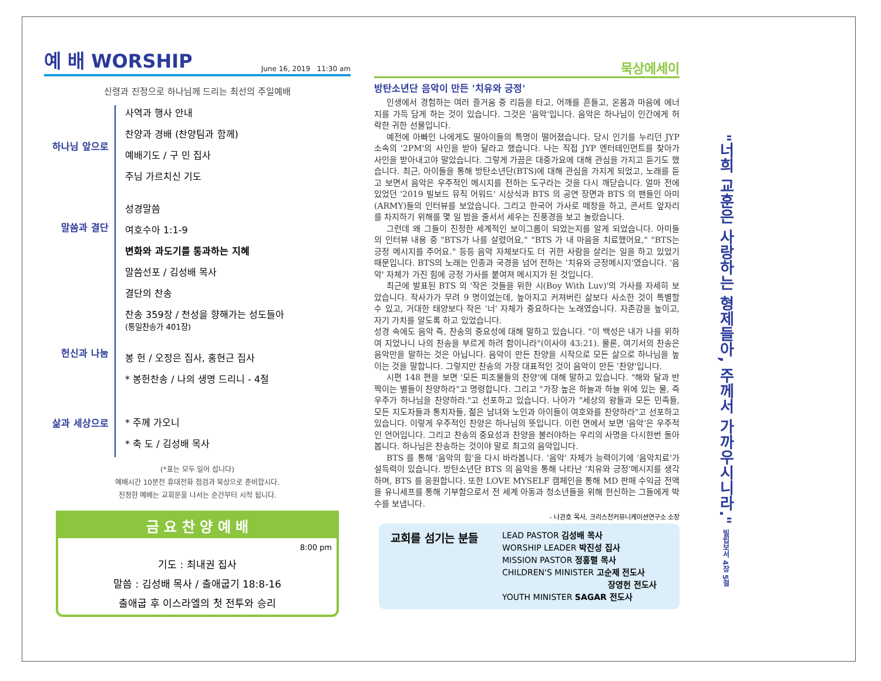예 배 WORSHIP June 16, 2019 11:30 am
신령과 진정으로 하나님께 드리는 최선의 주일예배
하나님 앞으로
말씀과 결단
헌신과 나눔
삶과 세상으로
사역과 행사 안내
찬양과 경배 (찬양팀과 함께)
예배기도 / 구 민 집사
주님 가르치신 기도
성경말씀
여호수아 1:1-9
변화와 과도기를 통과하는 지혜
말씀선포 / 김성배 목사
결단의 찬송
찬송 359장 / 천성을 향해가는 성도들아
(통일찬송가 401장)
봉 헌 / 오정은 집사, 홍현근 집사
* 봉헌찬송 / 나의 생명 드리니 - 4절
* 주께 가오니
* 축 도 / 김성배 목사
(*표는 모두 일어 섭니다)
예배시간 10분전 휴대전화 점검과 묵상으로 준비합시다.
진정한 예배는 교회문을 나서는 순간부터 시작 됩니다.
금 요 찬 양 예 배
8:00 pm
기도 : 최내권 집사
말씀 : 김성배 목사 / 출애굽기 18:8-16
출애굽 후 이스라엘의 첫 전투와 승리
묵상에세이
방탄소년단 음악이 만든 '치유와 긍정'
인생에서 경험하는 여러 즐거움 중 리듬을 타고, 어깨를 흔들고, 온몸과 마음에 에너지를 가득 담게 하는 것이 있습니다. 그것은 '음악'입니다. 음악은 하나님이 인간에게 허락한 귀한 선물입니다.
예전에 아빠인 나에게도 딸아이들의 특명이 떨어졌습니다. 당시 인기를 누리던 JYP 소속의 '2PM'의 사인을 받아 달라고 했습니다. 나는 직접 JYP 엔터테인먼트를 찾아가 사인을 받아내고야 말았습니다. 그렇게 가끔은 대중가요에 대해 관심을 가지고 듣기도 했습니다. 최근, 아이들을 통해 방탄소년단(BTS)에 대해 관심을 가지게 되었고, 노래를 듣고 보면서 음악은 우주적인 메시지를 전하는 도구라는 것을 다시 깨닫습니다. 얼마 전에 있었던 '2019 빌보드 뮤직 어워드' 시상식과 BTS 의 공연 장면과 BTS 의 팬들인 아미(ARMY)들의 인터뷰를 보았습니다. 그리고 한국어 가사로 떼창을 하고, 콘서트 앞자리를 차지하기 위해를 몇 일 밤을 줄서서 세우는 진풍경을 보고 놀랐습니다.
그런데 왜 그들이 진정한 세계적인 보이그룹이 되었는지를 알게 되었습니다. 아미들의 인터뷰 내용 중 "BTS가 나를 살렸어요," "BTS 가 내 마음을 치료했어요," "BTS는 긍정 메시지를 주어요." 등등 음악 자체보다도 더 귀한 사람을 살리는 일을 하고 있었기 때문입니다. BTS의 노래는 인종과 국경을 넘어 전하는 '치유와 긍정메시지'였습니다. '음악' 자체가 가진 힘에 긍정 가사를 붙여져 메시지가 된 것입니다.
최근에 발표된 BTS 의 '작은 것들을 위한 시(Boy With Luv)'의 가사를 자세히 보았습니다. 작사가가 무려 9 명이었는데, 높아지고 커져버린 삶보다 사소한 것이 특별할 수 있고, 거대한 태양보다 작은 '너' 자체가 중요하다는 노래였습니다. 자존감을 높이고, 자기 가치를 알도록 하고 있었습니다.
성경 속에도 음악 즉, 찬송의 중요성에 대해 말하고 있습니다. "이 백성은 내가 나를 위하여 지었나니 나의 찬송을 부르게 하려 함이니라"(이사야 43:21). 물론, 여기서의 찬송은 음악만을 말하는 것은 아닙니다. 음악이 만든 찬양을 시작으로 모든 삶으로 하나님을 높이는 것을 말합니다. 그렇지만 찬송의 가장 대표적인 것이 음악이 만든 '찬양'입니다.
시편 148 편을 보면 '모든 피조물들의 찬양'에 대해 말하고 있습니다. "해와 달과 반짝이는 별들이 찬양하라"고 명령합니다. 그리고 "가장 높은 하늘과 하늘 위에 있는 물, 즉 우주가 하나님을 찬양하라."고 선포하고 있습니다. 나아가 "세상의 왕들과 모든 민족들, 모든 지도자들과 통치자들, 젊은 남녀와 노인과 아이들이 여호와를 찬양하라"고 선포하고 있습니다. 이렇게 우주적인 찬양은 하나님의 뜻입니다. 이런 면에서 보면 '음악'은 우주적인 언어입니다. 그리고 찬송의 중요성과 찬양을 불러야하는 우리의 사명을 다시한번 돌아봅니다. 하나님은 찬송하는 것이야 말로 최고의 음악입니다.
BTS 를 통해 '음악의 힘'을 다시 바라봅니다. '음악' 자체가 능력이기에 '음악치료'가 설득력이 있습니다. 방탄소년단 BTS 의 음악을 통해 나타난 '치유와 긍정'메시지를 생각하며, BTS 를 응원합니다. 또한 LOVE MYSELF 캠페인을 통해 MD 판매 수익금 전액을 유니세프를 통해 기부함으로서 전 세계 아동과 청소년들을 위해 헌신하는 그들에게 박수를 보냅니다.
- 나관호 목사, 크리스천커뮤니케이션연구소 소장
교회를 섬기는 분들
LEAD PASTOR 김성배 목사
WORSHIP LEADER 박진성 집사
MISSION PASTOR 정홍렬 목사
CHILDREN'S MINISTER 고순제 전도사
장영헌 전도사
YOUTH MINISTER SAGAR 전도사
"너희 교훈은 사랑하는 형제들아, 주께서 가까우시니라." 빌립보서 4장 5절